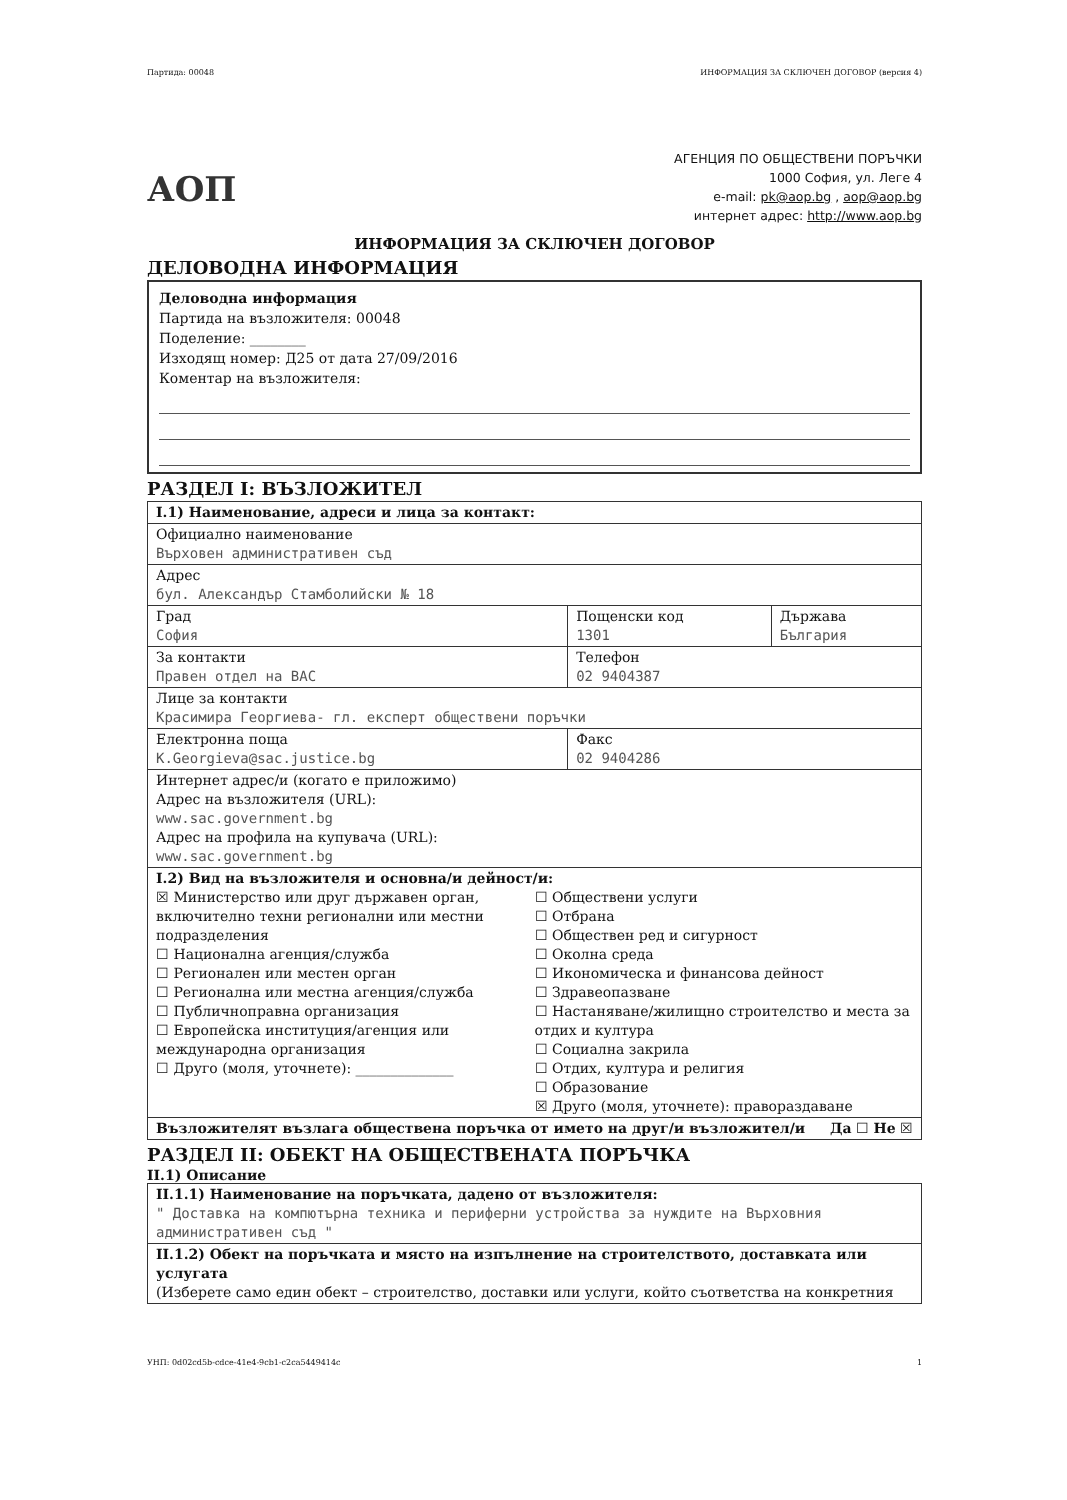Партида: 00048 ИНФОРМАЦИЯ ЗА СКЛЮЧЕН ДОГОВОР (версия 4)
АОП
АГЕНЦИЯ ПО ОБЩЕСТВЕНИ ПОРЪЧКИ
1000 София, ул. Леге 4
e-mail: pk@aop.bg , aop@aop.bg
интернет адрес: http://www.aop.bg
ИНФОРМАЦИЯ ЗА СКЛЮЧЕН ДОГОВОР
ДЕЛОВОДНА ИНФОРМАЦИЯ
Деловодна информация
Партида на възложителя: 00048
Поделение: ________
Изходящ номер: Д25 от дата 27/09/2016
Коментар на възложителя:
РАЗДЕЛ I: ВЪЗЛОЖИТЕЛ
| I.1) Наименование, адреси и лица за контакт: | | |
| Официално наименование Върховен административен съд | | |
| Адрес бул. Александър Стамболийски № 18 | | |
| Град София | Пощенски код 1301 | Държава България |
| За контакти Правен отдел на ВАС | Телефон 02 9404387 | |
| Лице за контакти Красимира Георгиева- гл. експерт обществени поръчки | | |
| Електронна поща K.Georgieva@sac.justice.bg | Факс 02 9404286 | |
| Интернет адрес/и (когато е приложимо) Адрес на възложителя (URL): www.sac.government.bg Адрес на профила на купувача (URL): www.sac.government.bg | | |
| I.2) Вид на възложителя и основна/и дейност/и: ☒ Министерство или друг държавен орган, включително техни регионални или местни подразделения ☐ Национална агенция/служба ☐ Регионален или местен орган ☐ Регионална или местна агенция/служба ☐ Публичноправна организация ☐ Европейска институция/агенция или международна организация ☐ Друго (моля, уточнете): ______________ ☐ Обществени услуги ☐ Отбрана ☐ Обществен ред и сигурност ☐ Околна среда ☐ Икономическа и финансова дейност ☐ Здравеопазване ☐ Настаняване/жилищно строителство и места за отдих и култура ☐ Социална закрила ☐ Отдих, култура и религия ☐ Образование ☒ Друго (моля, уточнете): правораздаване | | |
| Възложителят възлага обществена поръчка от името на друг/и възложител/и Да ☐ Не ☒ | | |
РАЗДЕЛ II: ОБЕКТ НА ОБЩЕСТВЕНАТА ПОРЪЧКА
II.1) Описание
| II.1.1) Наименование на поръчката, дадено от възложителя: " Доставка на компютърна техника и периферни устройства за нуждите на Върховния административен съд " |
| II.1.2) Обект на поръчката и място на изпълнение на строителството, доставката или услугата (Изберете само един обект – строителство, доставки или услуги, който съответства на конкретния |
УНП: 0d02cd5b-cdce-41e4-9cb1-c2ca5449414c 1